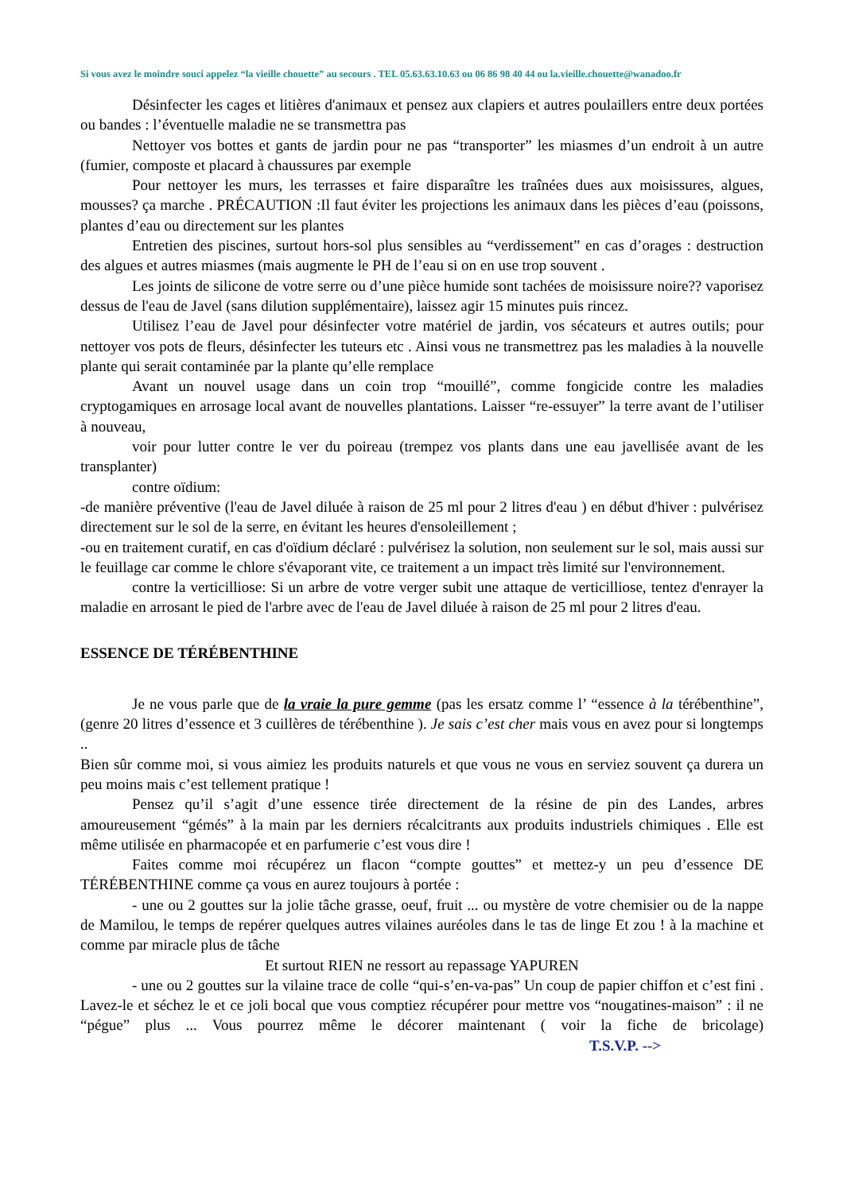Si vous avez le moindre souci appelez “la vieille chouette” au secours . TEL 05.63.63.10.63 ou 06 86 98 40 44 ou la.vieille.chouette@wanadoo.fr
Désinfecter les cages et litières d'animaux et pensez aux clapiers et autres poulaillers entre deux portées ou bandes : l’éventuelle maladie ne se transmettra pas
Nettoyer vos bottes et gants de jardin pour ne pas “transporter” les miasmes d’un endroit à un autre (fumier, composte et placard à chaussures par exemple
Pour nettoyer les murs, les terrasses et faire disparaître les traînées dues aux moisissures, algues, mousses? ça marche . PRÉCAUTION :Il faut éviter les projections les animaux dans les pièces d’eau (poissons, plantes d’eau ou directement sur les plantes
Entretien des piscines, surtout hors-sol plus sensibles au “verdissement” en cas d’orages : destruction des algues et autres miasmes (mais augmente le PH de l’eau si on en use trop souvent .
Les joints de silicone de votre serre ou d’une pièce humide sont tachées de moisissure noire?? vaporisez dessus de l'eau de Javel (sans dilution supplémentaire), laissez agir 15 minutes puis rincez.
Utilisez l’eau de Javel pour désinfecter votre matériel de jardin, vos sécateurs et autres outils; pour nettoyer vos pots de fleurs, désinfecter les tuteurs etc . Ainsi vous ne transmettrez pas les maladies à la nouvelle plante qui serait contaminée par la plante qu’elle remplace
Avant un nouvel usage dans un coin trop “mouillé”, comme fongicide contre les maladies cryptogamiques en arrosage local avant de nouvelles plantations. Laisser “re-essuyer” la terre avant de l’utiliser à nouveau,
voir pour lutter contre le ver du poireau (trempez vos plants dans une eau javellisée avant de les transplanter)
contre oïdium:
-de manière préventive (l'eau de Javel diluée à raison de 25 ml pour 2 litres d'eau ) en début d'hiver : pulvérisez directement sur le sol de la serre, en évitant les heures d'ensoleillement ;
-ou en traitement curatif, en cas d'oïdium déclaré : pulvérisez la solution, non seulement sur le sol, mais aussi sur le feuillage car comme le chlore s'évaporant vite, ce traitement a un impact très limité sur l'environnement.
contre la verticilliose: Si un arbre de votre verger subit une attaque de verticilliose, tentez d'enrayer la maladie en arrosant le pied de l'arbre avec de l'eau de Javel diluée à raison de 25 ml pour 2 litres d'eau.
ESSENCE DE TÉRÉBENTHINE
Je ne vous parle que de la vraie la pure gemme (pas les ersatz comme l’ “essence à la térébenthine”, (genre 20 litres d’essence et 3 cuillères de térébenthine ). Je sais c’est cher mais vous en avez pour si longtemps ..
Bien sûr comme moi, si vous aimiez les produits naturels et que vous ne vous en serviez souvent ça durera un peu moins mais c’est tellement pratique !
Pensez qu’il s’agit d’une essence tirée directement de la résine de pin des Landes, arbres amoureusement “gémés” à la main par les derniers récalcitrants aux produits industriels chimiques . Elle est même utilisée en pharmacopée et en parfumerie c’est vous dire !
Faites comme moi récupérez un flacon “compte gouttes” et mettez-y un peu d’essence DE TÉRÉBENTHINE comme ça vous en aurez toujours à portée :
- une ou 2 gouttes sur la jolie tâche grasse, oeuf, fruit ... ou mystère de votre chemisier ou de la nappe de Mamilou, le temps de repérer quelques autres vilaines auréoles dans le tas de linge Et zou ! à la machine et comme par miracle plus de tâche
Et surtout RIEN ne ressort au repassage YAPUREN
- une ou 2 gouttes sur la vilaine trace de colle “qui-s’en-va-pas” Un coup de papier chiffon et c’est fini . Lavez-le et séchez le et ce joli bocal que vous comptiez récupérer pour mettre vos “nougatines-maison” : il ne “pégue” plus ... Vous pourrez même le décorer maintenant ( voir la fiche de bricolage) T.S.V.P. -->